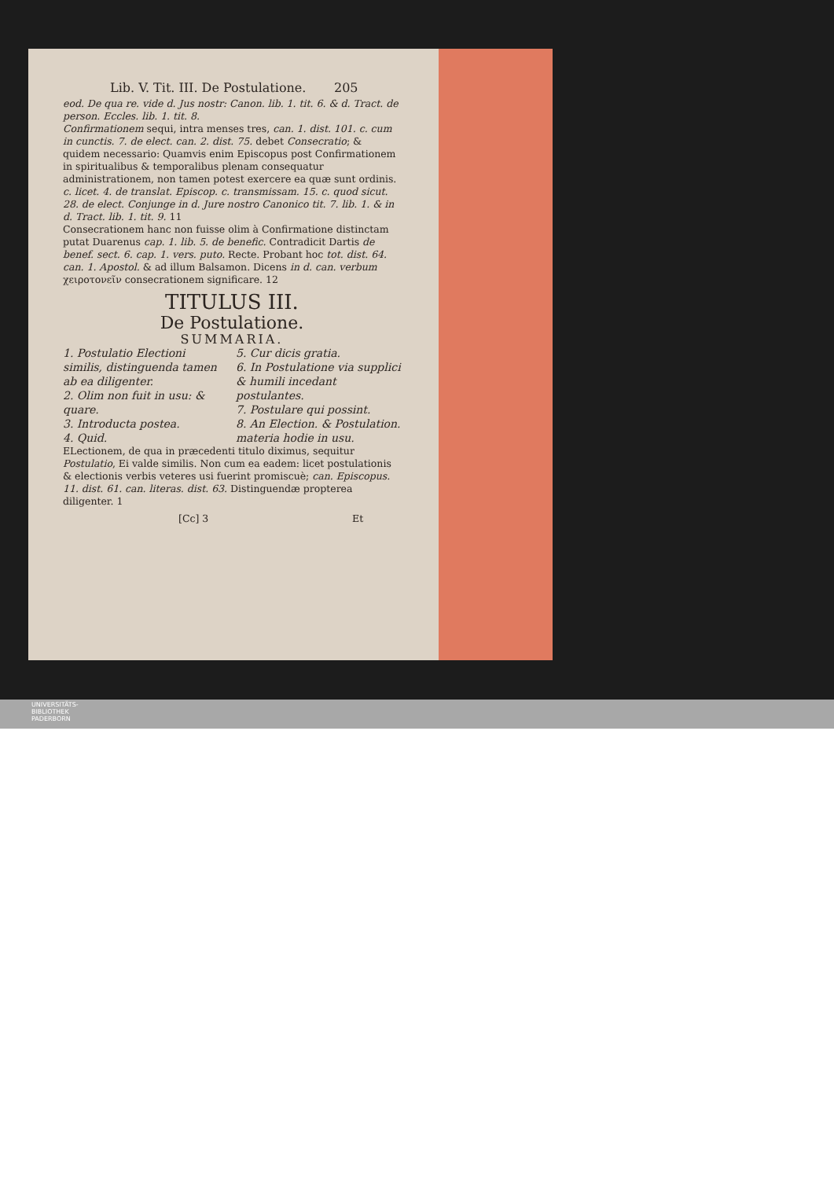Lib. V. Tit. III. De Postulatione. 205
eod. De qua re. vide d. Jus nostr: Canon. lib. 1. tit. 6. & d. Tract. de person. Eccles. lib. 1. tit. 8.
Confirmationem sequi, intra menses tres, can. 1. dist. 101. c. cum in cunctis. 7. de elect. can. 2. dist. 75. debet Consecratio; & quidem necessario: Quamvis enim Episcopus post Confirmationem in spiritualibus & temporalibus plenam consequatur administrationem, non tamen potest exercere ea quæ sunt ordinis. c. licet. 4. de translat. Episcop. c. transmissam. 15. c. quod sicut. 28. de elect. Conjunge in d. Jure nostro Canonico tit. 7. lib. 1. & in d. Tract. lib. 1. tit. 9. 11
Consecrationem hanc non fuisse olim à Confirmatione distinctam putat Duarenus cap. 1. lib. 5. de benefic. Contradicit Dartis de benef. sect. 6. cap. 1. vers. puto. Recte. Probant hoc tot. dist. 64. can. 1. Apostol. & ad illum Balsamon. Dicens in d. can. verbum χειροτονεῖν consecrationem significare. 12
TITULUS III.
De Postulatione.
SUMMARIA.
1. Postulatio Electioni similis, distinguenda tamen ab ea diligenter.
2. Olim non fuit in usu: & quare.
3. Introducta postea.
4. Quid.
5. Cur dicis gratia.
6. In Postulatione via supplici & humili incedant postulantes.
7. Postulare qui possint.
8. An Election. & Postulation. materia hodie in usu.
ELectionem, de qua in præcedenti titulo diximus, sequitur Postulatio, Ei valde similis. Non cum ea eadem: licet postulationis & electionis verbis veteres usi fuerint promiscuè; can. Episcopus. 11. dist. 61. can. literas. dist. 63. Distinguendæ propterea diligenter. 1
[Cc] 3 Et
UNIVERSITÄTS-
BIBLIOTHEK
PADERBORN